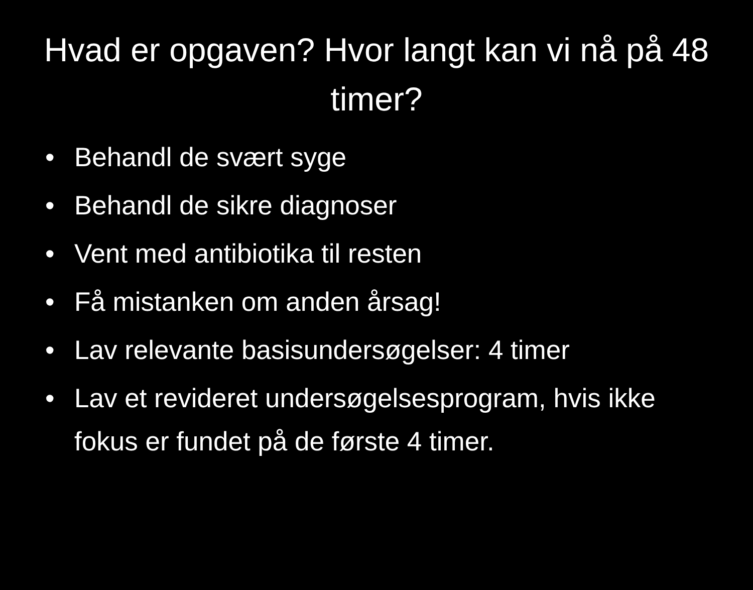Hvad er opgaven? Hvor langt kan vi nå på 48 timer?
• Behandl de svært syge
• Behandl de sikre diagnoser
• Vent med antibiotika til resten
• Få mistanken om anden årsag!
• Lav relevante basisundersøgelser: 4 timer
• Lav et revideret undersøgelsesprogram, hvis ikke fokus er fundet på de første 4 timer.